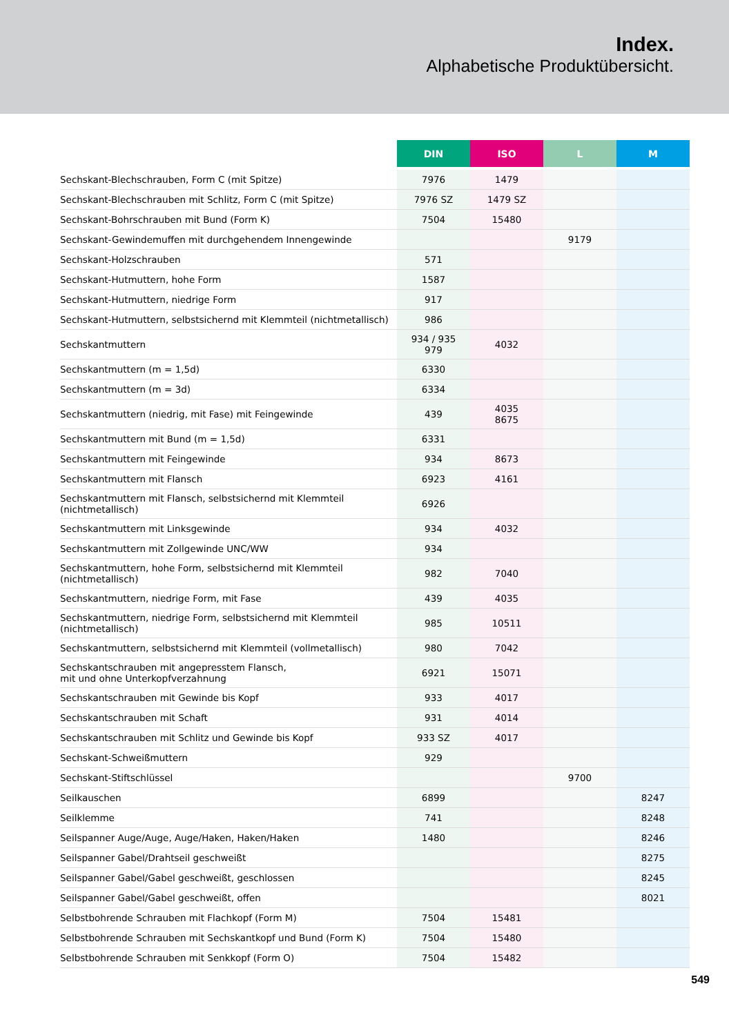Index.
Alphabetische Produktübersicht.
| | DIN | ISO | L | M |
| --- | --- | --- | --- | --- |
| Sechskant-Blechschrauben, Form C (mit Spitze) | 7976 | 1479 | | |
| Sechskant-Blechschrauben mit Schlitz, Form C (mit Spitze) | 7976 SZ | 1479 SZ | | |
| Sechskant-Bohrschrauben mit Bund (Form K) | 7504 | 15480 | | |
| Sechskant-Gewindemuffen mit durchgehendem Innengewinde | | | 9179 | |
| Sechskant-Holzschrauben | 571 | | | |
| Sechskant-Hutmuttern, hohe Form | 1587 | | | |
| Sechskant-Hutmuttern, niedrige Form | 917 | | | |
| Sechskant-Hutmuttern, selbstsichernd mit Klemmteil (nichtmetallisch) | 986 | | | |
| Sechskantmuttern | 934 / 935 979 | 4032 | | |
| Sechskantmuttern (m = 1,5d) | 6330 | | | |
| Sechskantmuttern (m = 3d) | 6334 | | | |
| Sechskantmuttern (niedrig, mit Fase) mit Feingewinde | 439 | 4035 8675 | | |
| Sechskantmuttern mit Bund (m = 1,5d) | 6331 | | | |
| Sechskantmuttern mit Feingewinde | 934 | 8673 | | |
| Sechskantmuttern mit Flansch | 6923 | 4161 | | |
| Sechskantmuttern mit Flansch, selbstsichernd mit Klemmteil (nichtmetallisch) | 6926 | | | |
| Sechskantmuttern mit Linksgewinde | 934 | 4032 | | |
| Sechskantmuttern mit Zollgewinde UNC/WW | 934 | | | |
| Sechskantmuttern, hohe Form, selbstsichernd mit Klemmteil (nichtmetallisch) | 982 | 7040 | | |
| Sechskantmuttern, niedrige Form, mit Fase | 439 | 4035 | | |
| Sechskantmuttern, niedrige Form, selbstsichernd mit Klemmteil (nichtmetallisch) | 985 | 10511 | | |
| Sechskantmuttern, selbstsichernd mit Klemmteil (vollmetallisch) | 980 | 7042 | | |
| Sechskantschrauben mit angepresstem Flansch, mit und ohne Unterkopfverzahnung | 6921 | 15071 | | |
| Sechskantschrauben mit Gewinde bis Kopf | 933 | 4017 | | |
| Sechskantschrauben mit Schaft | 931 | 4014 | | |
| Sechskantschrauben mit Schlitz und Gewinde bis Kopf | 933 SZ | 4017 | | |
| Sechskant-Schweißmuttern | 929 | | | |
| Sechskant-Stiftschlüssel | | | 9700 | |
| Seilkauschen | 6899 | | | 8247 |
| Seilklemme | 741 | | | 8248 |
| Seilspanner Auge/Auge, Auge/Haken, Haken/Haken | 1480 | | | 8246 |
| Seilspanner Gabel/Drahtseil geschweißt | | | | 8275 |
| Seilspanner Gabel/Gabel geschweißt, geschlossen | | | | 8245 |
| Seilspanner Gabel/Gabel geschweißt, offen | | | | 8021 |
| Selbstbohrende Schrauben mit Flachkopf (Form M) | 7504 | 15481 | | |
| Selbstbohrende Schrauben mit Sechskantkopf und Bund (Form K) | 7504 | 15480 | | |
| Selbstbohrende Schrauben mit Senkkopf (Form O) | 7504 | 15482 | | |
549